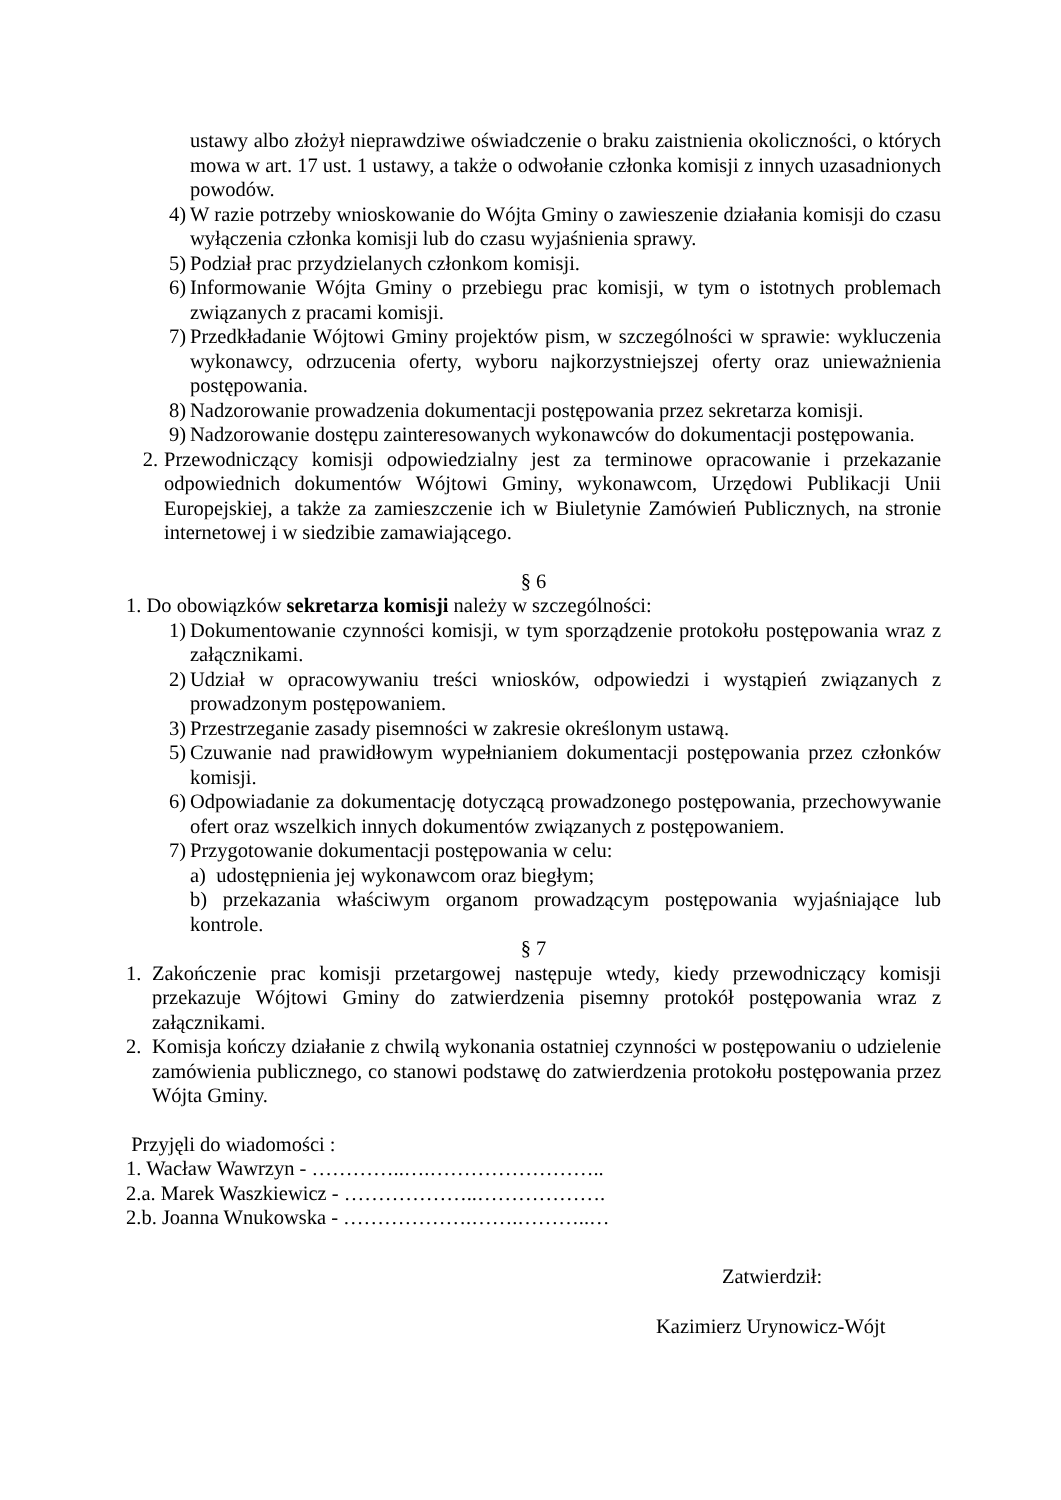ustawy albo złożył nieprawdziwe oświadczenie o braku zaistnienia okoliczności, o których mowa w art. 17 ust. 1 ustawy, a także o odwołanie członka komisji z innych uzasadnionych powodów.
4) W razie potrzeby wnioskowanie do Wójta Gminy o zawieszenie działania komisji do czasu wyłączenia członka komisji lub do czasu wyjaśnienia sprawy.
5) Podział prac przydzielanych członkom komisji.
6) Informowanie Wójta Gminy o przebiegu prac komisji, w tym o istotnych problemach związanych z pracami komisji.
7) Przedkładanie Wójtowi Gminy projektów pism, w szczególności w sprawie: wykluczenia wykonawcy, odrzucenia oferty, wyboru najkorzystniejszej oferty oraz unieważnienia postępowania.
8) Nadzorowanie prowadzenia dokumentacji postępowania przez sekretarza komisji.
9) Nadzorowanie dostępu zainteresowanych wykonawców do dokumentacji postępowania.
2. Przewodniczący komisji odpowiedzialny jest za terminowe opracowanie i przekazanie odpowiednich dokumentów Wójtowi Gminy, wykonawcom, Urzędowi Publikacji Unii Europejskiej, a także za zamieszczenie ich w Biuletynie Zamówień Publicznych, na stronie internetowej i w siedzibie zamawiającego.
§ 6
1. Do obowiązków sekretarza komisji należy w szczególności:
1) Dokumentowanie czynności komisji, w tym sporządzenie protokołu postępowania wraz z załącznikami.
2) Udział w opracowywaniu treści wniosków, odpowiedzi i wystąpień związanych z prowadzonym postępowaniem.
3) Przestrzeganie zasady pisemności w zakresie określonym ustawą.
5) Czuwanie nad prawidłowym wypełnianiem dokumentacji postępowania przez członków komisji.
6) Odpowiadanie za dokumentację dotyczącą prowadzonego postępowania, przechowywanie ofert oraz wszelkich innych dokumentów związanych z postępowaniem.
7) Przygotowanie dokumentacji postępowania w celu:
a) udostępnienia jej wykonawcom oraz biegłym;
b) przekazania właściwym organom prowadzącym postępowania wyjaśniające lub kontrole.
§ 7
1. Zakończenie prac komisji przetargowej następuje wtedy, kiedy przewodniczący komisji przekazuje Wójtowi Gminy do zatwierdzenia pisemny protokół postępowania wraz z załącznikami.
2. Komisja kończy działanie z chwilą wykonania ostatniej czynności w postępowaniu o udzielenie zamówienia publicznego, co stanowi podstawę do zatwierdzenia protokołu postępowania przez Wójta Gminy.
Przyjęli do wiadomości :
1. Wacław Wawrzyn - …………..….……………………..
2.a. Marek Waszkiewicz - ………………..……………….
2.b. Joanna Wnukowska - ……………….…….………..…
Zatwierdził:
Kazimierz Urynowicz-Wójt